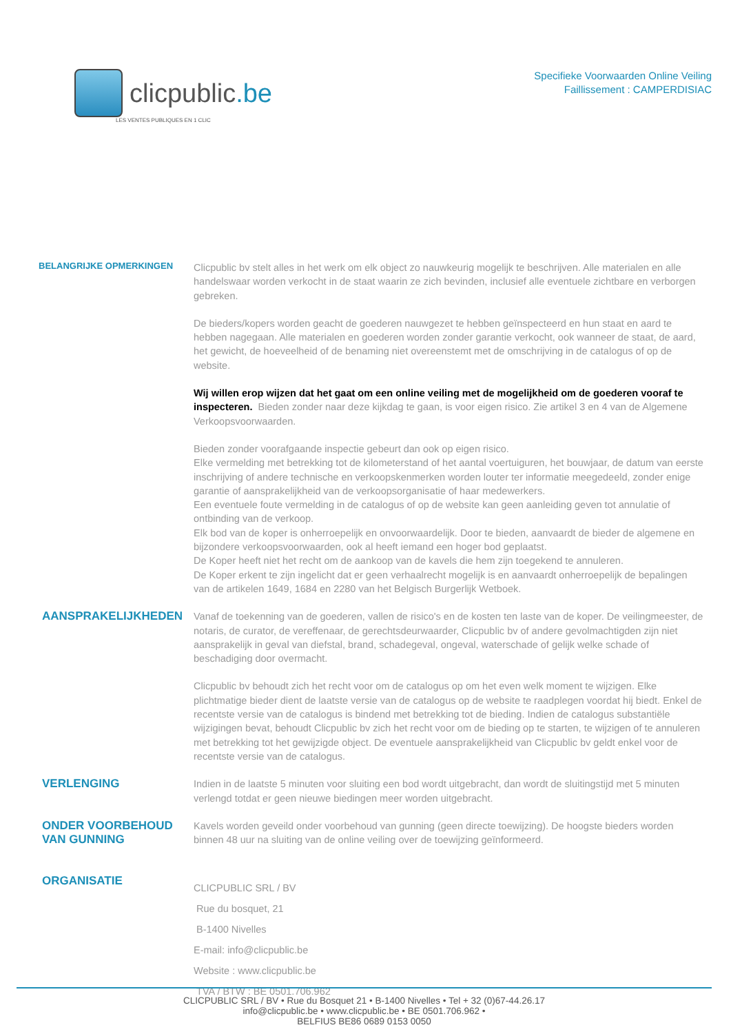clicpublic.be
LES VENTES PUBLIQUES EN 1 CLIC
Specifieke Voorwaarden Online Veiling
Faillissement : CAMPERDISIAC
BELANGRIJKE OPMERKINGEN
Clicpublic bv stelt alles in het werk om elk object zo nauwkeurig mogelijk te beschrijven. Alle materialen en alle handelswaar worden verkocht in de staat waarin ze zich bevinden, inclusief alle eventuele zichtbare en verborgen gebreken.
De bieders/kopers worden geacht de goederen nauwgezet te hebben geïnspecteerd en hun staat en aard te hebben nagegaan. Alle materialen en goederen worden zonder garantie verkocht, ook wanneer de staat, de aard, het gewicht, de hoeveelheid of de benaming niet overeenstemt met de omschrijving in de catalogus of op de website.
Wij willen erop wijzen dat het gaat om een online veiling met de mogelijkheid om de goederen vooraf te inspecteren. Bieden zonder naar deze kijkdag te gaan, is voor eigen risico. Zie artikel 3 en 4 van de Algemene Verkoopsvoorwaarden.
Bieden zonder voorafgaande inspectie gebeurt dan ook op eigen risico.
Elke vermelding met betrekking tot de kilometerstand of het aantal voertuiguren, het bouwjaar, de datum van eerste inschrijving of andere technische en verkoopskenmerken worden louter ter informatie meegedeeld, zonder enige garantie of aansprakelijkheid van de verkoopsorganisatie of haar medewerkers.
Een eventuele foute vermelding in de catalogus of op de website kan geen aanleiding geven tot annulatie of ontbinding van de verkoop.
Elk bod van de koper is onherroepelijk en onvoorwaardelijk. Door te bieden, aanvaardt de bieder de algemene en bijzondere verkoopsvoorwaarden, ook al heeft iemand een hoger bod geplaatst.
De Koper heeft niet het recht om de aankoop van de kavels die hem zijn toegekend te annuleren.
De Koper erkent te zijn ingelicht dat er geen verhaalrecht mogelijk is en aanvaardt onherroepelijk de bepalingen van de artikelen 1649, 1684 en 2280 van het Belgisch Burgerlijk Wetboek.
AANSPRAKELIJKHEDEN
Vanaf de toekenning van de goederen, vallen de risico's en de kosten ten laste van de koper. De veilingmeester, de notaris, de curator, de vereffenaar, de gerechtsdeurwaarder, Clicpublic bv of andere gevolmachtigden zijn niet aansprakelijk in geval van diefstal, brand, schadegeval, ongeval, waterschade of gelijk welke schade of beschadiging door overmacht.
Clicpublic bv behoudt zich het recht voor om de catalogus op om het even welk moment te wijzigen. Elke plichtmatige bieder dient de laatste versie van de catalogus op de website te raadplegen voordat hij biedt. Enkel de recentste versie van de catalogus is bindend met betrekking tot de bieding. Indien de catalogus substantiële wijzigingen bevat, behoudt Clicpublic bv zich het recht voor om de bieding op te starten, te wijzigen of te annuleren met betrekking tot het gewijzigde object. De eventuele aansprakelijkheid van Clicpublic bv geldt enkel voor de recentste versie van de catalogus.
VERLENGING
Indien in de laatste 5 minuten voor sluiting een bod wordt uitgebracht, dan wordt de sluitingstijd met 5 minuten verlengd totdat er geen nieuwe biedingen meer worden uitgebracht.
ONDER VOORBEHOUD VAN GUNNING
Kavels worden geveild onder voorbehoud van gunning (geen directe toewijzing). De hoogste bieders worden binnen 48 uur na sluiting van de online veiling over de toewijzing geïnformeerd.
ORGANISATIE
CLICPUBLIC SRL / BV
Rue du bosquet, 21
B-1400 Nivelles
E-mail: info@clicpublic.be
Website : www.clicpublic.be
TVA / BTW : BE 0501.706.962
CLICPUBLIC SRL / BV • Rue du Bosquet 21 • B-1400 Nivelles • Tel + 32 (0)67-44.26.17
info@clicpublic.be • www.clicpublic.be • BE 0501.706.962 •
BELFIUS BE86 0689 0153 0050